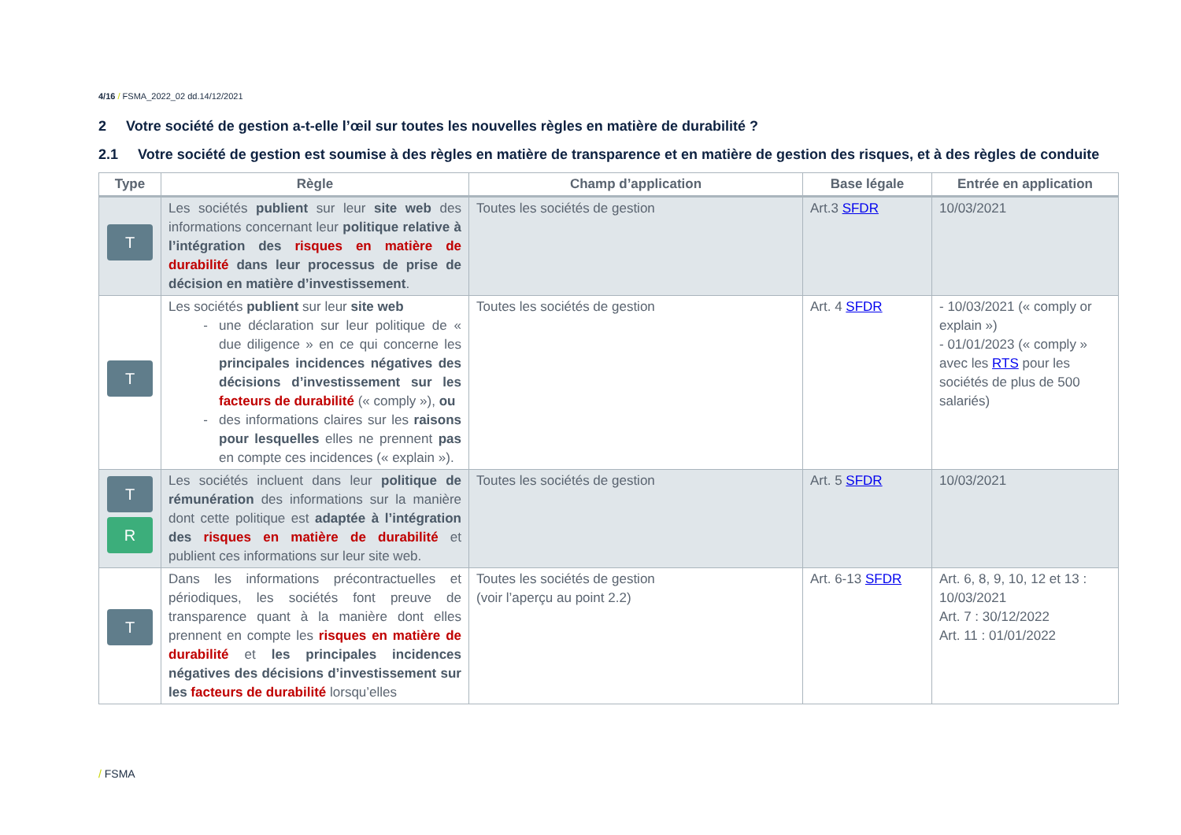4/16 / FSMA_2022_02 dd.14/12/2021
2 Votre société de gestion a-t-elle l’œil sur toutes les nouvelles règles en matière de durabilité ?
2.1 Votre société de gestion est soumise à des règles en matière de transparence et en matière de gestion des risques, et à des règles de conduite
| Type | Règle | Champ d’application | Base légale | Entrée en application |
| --- | --- | --- | --- | --- |
| T | Les sociétés publient sur leur site web des informations concernant leur politique relative à l’intégration des risques en matière de durabilité dans leur processus de prise de décision en matière d’investissement . | Toutes les sociétés de gestion | Art.3 SFDR | 10/03/2021 |
| T | Les sociétés publient sur leur site web une déclaration sur leur politique de « due diligence » en ce qui concerne les principales incidences négatives des décisions d’investissement sur les facteurs de durabilité (« comply »), ou des informations claires sur les raisons pour lesquelles elles ne prennent pas en compte ces incidences (« explain »). | Toutes les sociétés de gestion | Art. 4 SFDR | - 10/03/2021 (« comply or explain ») - 01/01/2023 (« comply » avec les RTS pour les sociétés de plus de 500 salariés) |
| T R | Les sociétés incluent dans leur politique de rémunération des informations sur la manière dont cette politique est adaptée à l’intégration des risques en matière de durabilité et publient ces informations sur leur site web. | Toutes les sociétés de gestion | Art. 5 SFDR | 10/03/2021 |
| T | Dans les informations précontractuelles et périodiques, les sociétés font preuve de transparence quant à la manière dont elles prennent en compte les risques en matière de durabilité et les principales incidences négatives des décisions d’investissement sur les facteurs de durabilité lorsqu’elles | Toutes les sociétés de gestion (voir l’aperçu au point 2.2) | Art. 6-13 SFDR | Art. 6, 8, 9, 10, 12 et 13 : 10/03/2021 Art. 7 : 30/12/2022 Art. 11 : 01/01/2022 |
/ FSMA